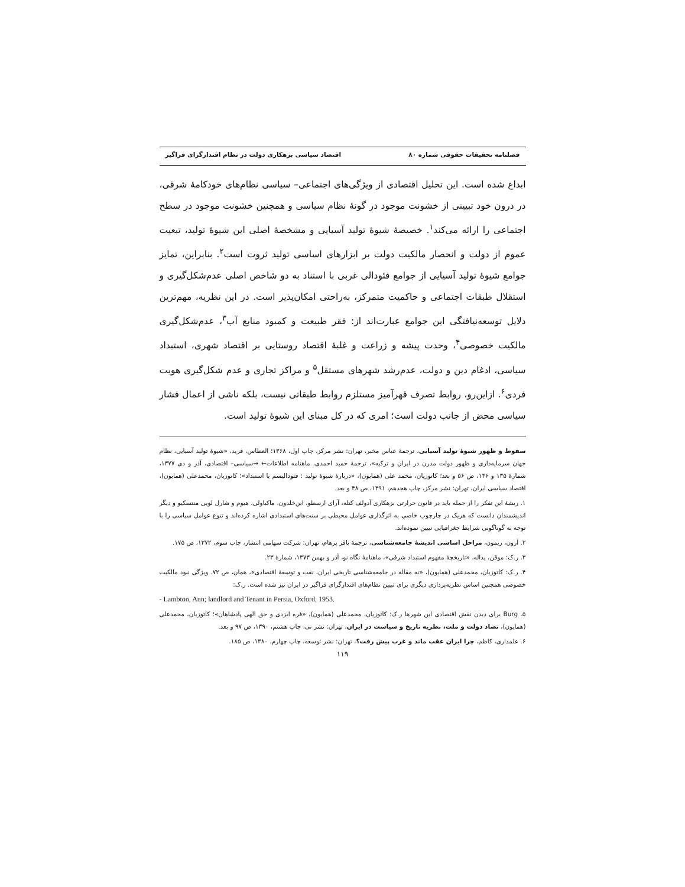فصلنامه تحقیقات حقوقی شماره ۸۰ اقتصاد سیاسی بزهکاری دولت در نظام اقتدارگرای فراگیر
ابداع شده است. این تحلیل اقتصادی از ویژگی‌های اجتماعی– سیاسی نظام‌های خودکامهٔ شرقی، در درون خود تبیینی از خشونت موجود در گونهٔ نظام سیاسی و همچنین خشونت موجود در سطح اجتماعی را ارائه می‌کند<sup>۱</sup>. خصیصهٔ شیوهٔ تولید آسیایی و مشخصهٔ اصلی این شیوهٔ تولید، تبعیت عموم از دولت و انحصار مالکیت دولت بر ابزارهای اساسی تولید ثروت است<sup>۲</sup>. بنابراین، تمایز جوامع شیوهٔ تولید آسیایی از جوامع فئودالی غربی با استناد به دو شاخص اصلی عدم‌شکل‌گیری و استقلال طبقات اجتماعی و حاکمیت متمرکز، به‌راحتی امکان‌پذیر است. در این نظریه، مهم‌ترین دلایل توسعه‌نیافتگی این جوامع عبارت‌اند از: فقر طبیعت و کمبود منابع آب<sup>۳</sup>، عدم‌شکل‌گیری مالکیت خصوصی<sup>۴</sup>، وحدت پیشه و زراعت و غلبهٔ اقتصاد روستایی بر اقتصاد شهری، استبداد سیاسی، ادغام دین و دولت، عدم‌رشد شهرهای مستقل<sup>۵</sup> و مراکز تجاری و عدم شکل‌گیری هویت فردی<sup>۶</sup>. ازاین‌رو، روابط تصرف قهرآمیز مستلزم روابط طبقاتی نیست، بلکه ناشی از اعمال فشار سیاسی محض از جانب دولت است؛ امری که در کل مبنای این شیوهٔ تولید است.
سقوط و ظهور شیوهٔ تولید آسیایی، ترجمهٔ عباس مخبر، تهران: نشر مرکز، چاپ اول، ۱۳۶۸؛ العطاس، فرید، «شیوهٔ تولید آسیایی، نظام جهان سرمایه‌داری و ظهور دولت مدرن در ایران و ترکیه»، ترجمهٔ حمید احمدی، ماهنامه اطلاعات← →سیاسی– اقتصادی، آذر و دی ۱۳۷۷، شمارهٔ ۱۳۵ و ۱۳۶، ص ۵۶ و بعد؛ کاتوزیان، محمد علی (همایون)، «دربارهٔ شیوهٔ تولید : فئودالیسم یا استبداد»؛ کاتوزیان، محمدعلی (همایون)، اقتصاد سیاسی ایران، تهران: نشر مرکز، چاپ هجدهم، ۱۳۹۱، ص ۴۸ و بعد.
۱. ریشهٔ این تفکر را از جمله باید در قانون حرارتی بزهکاری آدولف کتله، آرای ارسطو، ابن‌خلدون، ماکیاولی، هیوم و شارل لویی منتسکیو و دیگر اندیشمندان دانست که هریک در چارچوب خاصی به اثرگذاری عوامل محیطی بر سنت‌های استبدادی اشاره کرده‌اند و تنوع عوامل سیاسی را با توجه به گوناگونی شرایط جغرافیایی تبیین نموده‌اند.
۲. آرون، ریمون، مراحل اساسی اندیشهٔ جامعه‌شناسی، ترجمهٔ باقر پرهام، تهران: شرکت سهامی انتشار، چاپ سوم، ۱۳۷۲، ص ۱۷۵.
۳. ر.ک: موقن، یداله، «تاریخچهٔ مفهوم استبداد شرقی»، ماهنامهٔ نگاه نو، آذر و بهمن ۱۳۷۳، شمارهٔ ۲۳.
۴. ر.ک: کاتوزیان، محمدعلی (همایون)، «نه مقاله در جامعه‌شناسی تاریخی ایران، نفت و توسعهٔ اقتصادی»، همان، ص ۷۲. ویژگی نبود مالکیت خصوصی همچنین اساس نظریه‌پردازی دیگری برای تبیین نظام‌های اقتدارگرای فراگیر در ایران نیز شده است. ر.ک:
- Lambton, Ann; landlord and Tenant in Persia, Oxford, 1953.
۵. Burg برای دیدن نقش اقتصادی این شهرها ر.ک: کاتوزیان، محمدعلی (همایون)، «فره ایزدی و حق الهی پادشاهان»؛ کاتوزیان، محمدعلی (همایون)، تضاد دولت و ملت، نظریه تاریخ و سیاست در ایران، تهران: نشر نی، چاپ هشتم، ۱۳۹۰، ص ۹۷ و بعد.
۶. علمداری، کاظم، چرا ایران عقب ماند و غرب پیش رفت؟، تهران: نشر توسعه، چاپ چهارم، ۱۳۸۰، ص ۱۸۵.
۱۱۹